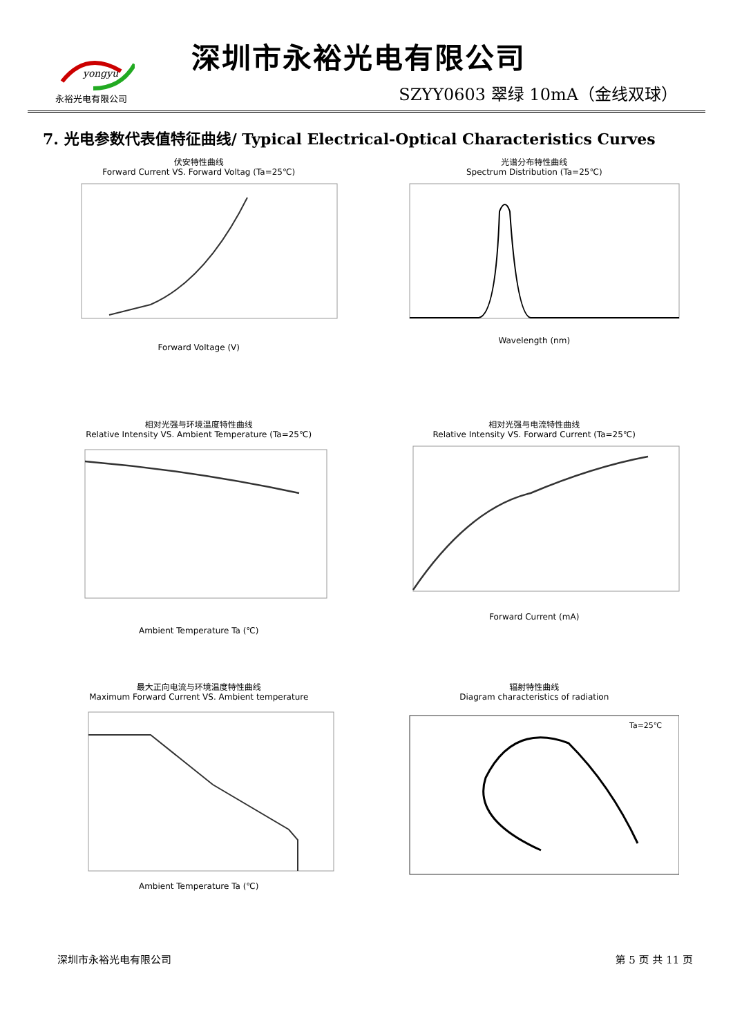yongyu
永裕光电有限公司
深圳市永裕光电有限公司
SZYY0603 翠绿 10mA（金线双球）
7. 光电参数代表值特征曲线/ Typical Electrical-Optical Characteristics Curves
伏安特性曲线
Forward Current VS. Forward Voltag (Ta=25℃) Forward Voltage (V)
光谱分布特性曲线
Spectrum Distribution (Ta=25℃) Wavelength (nm)
相对光强与环境温度特性曲线
Relative Intensity VS. Ambient Temperature (Ta=25℃) Ambient Temperature Ta (℃)
相对光强与电流特性曲线
Relative Intensity VS. Forward Current (Ta=25℃) Forward Current (mA)
最大正向电流与环境温度特性曲线
Maximum Forward Current VS. Ambient temperature Ambient Temperature Ta (℃)
辐射特性曲线
Diagram characteristics of radiation
Ta=25℃
深圳市永裕光电有限公司 第 5 页 共 11 页